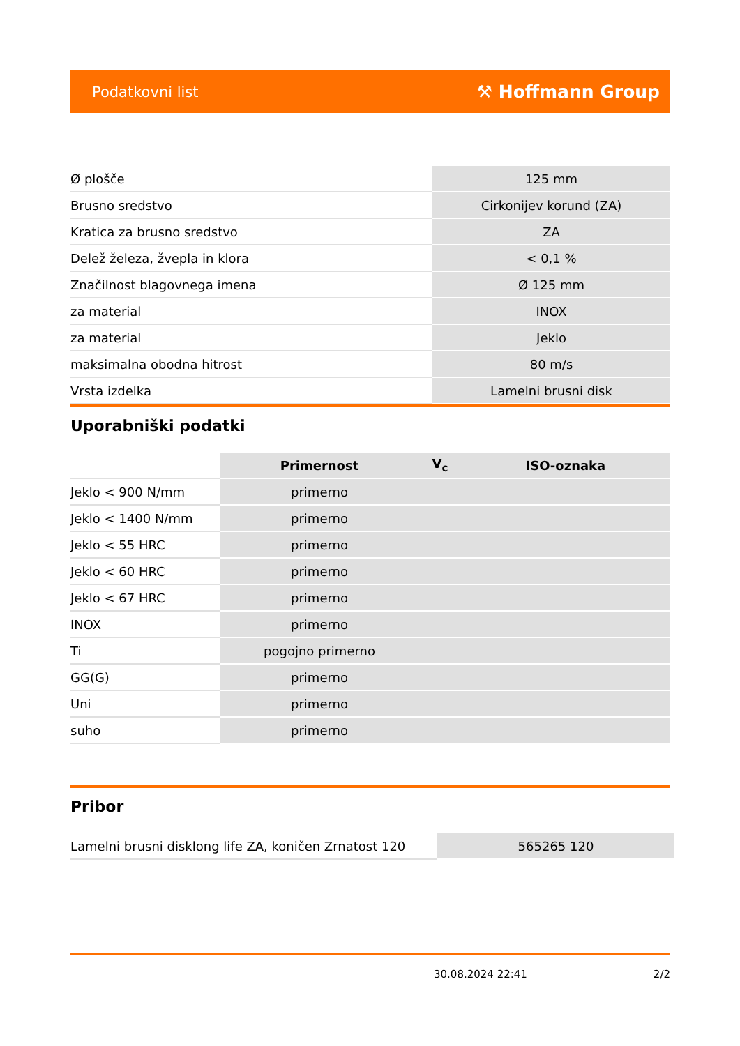Podatkovni list ⚒ Hoffmann Group
| Ø plošče | 125 mm |
| Brusno sredstvo | Cirkonijev korund (ZA) |
| Kratica za brusno sredstvo | ZA |
| Delež železa, žvepla in klora | < 0,1 % |
| Značilnost blagovnega imena | Ø 125 mm |
| za material | INOX |
| za material | Jeklo |
| maksimalna obodna hitrost | 80 m/s |
| Vrsta izdelka | Lamelni brusni disk |
Uporabniški podatki
| | Primernost | V<sub>c</sub> | ISO-oznaka |
| --- | --- | --- | --- |
| Jeklo < 900 N/mm | primerno | | |
| Jeklo < 1400 N/mm | primerno | | |
| Jeklo < 55 HRC | primerno | | |
| Jeklo < 60 HRC | primerno | | |
| Jeklo < 67 HRC | primerno | | |
| INOX | primerno | | |
| Ti | pogojno primerno | | |
| GG(G) | primerno | | |
| Uni | primerno | | |
| suho | primerno | | |
Pribor
| Lamelni brusni disklong life ZA, koničen Zrnatost 120 | 565265 120 |
30.08.2024 22:41 2/2